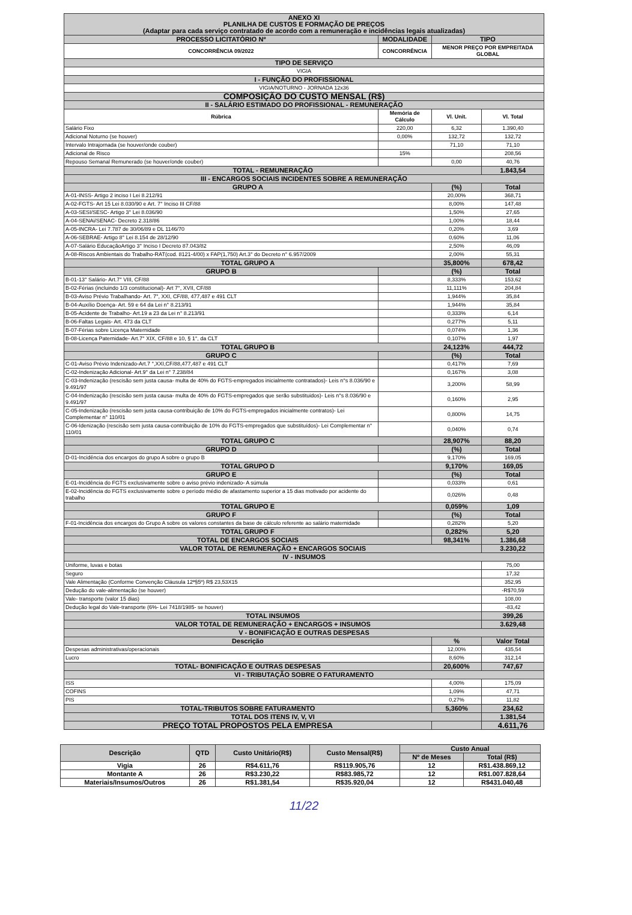| ANEXO XI PLANILHA DE CUSTOS E FORMAÇÃO DE PREÇOS (Adaptar para cada serviço contratado de acordo com a remuneração e incidências legais atualizadas) | | | |
| PROCESSO LICITATÓRIO Nº | MODALIDADE | TIPO | |
| CONCORRÊNCIA 09/2022 | CONCORRÊNCIA | MENOR PREÇO POR EMPREITADA GLOBAL | |
| TIPO DE SERVIÇO | | | |
| VIGIA | | | |
| I - FUNÇÃO DO PROFISSIONAL | | | |
| VIGIA/NOTURNO - JORNADA 12x36 | | | |
| COMPOSIÇÃO DO CUSTO MENSAL (R$) | | | |
| II - SALÁRIO ESTIMADO DO PROFISSIONAL - REMUNERAÇÃO | | | |
| Rúbrica | Memória de Cálculo | Vl. Unit. | Vl. Total |
| Salário Fixo | 220,00 | 6,32 | 1.390,40 |
| Adicional Noturno (se houver) | 0,00% | 132,72 | 132,72 |
| Intervalo Intrajornada (se houver/onde couber) | | 71,10 | 71,10 |
| Adicional de Risco | 15% | | 208,56 |
| Repouso Semanal Remunerado (se houver/onde couber) | | 0,00 | 40,76 |
| TOTAL - REMUNERAÇÃO | | | 1.843,54 |
| III - ENCARGOS SOCIAIS INCIDENTES SOBRE A REMUNERAÇÃO | | | |
| GRUPO A | | (%) | Total |
| A-01-INSS- Artigo 2 inciso I Lei 8.212/91 | | 20,00% | 368,71 |
| A-02-FGTS- Art 15 Lei 8.030/90 e Art. 7° Inciso III CF/88 | | 8,00% | 147,48 |
| A-03-SESI/SESC- Artigo 3° Lei 8.036/90 | | 1,50% | 27,65 |
| A-04-SENAi/SENAC- Decreto 2.318/86 | | 1,00% | 18,44 |
| A-05-INCRA- Lei 7.787 de 30/06/89 e DL 1146/70 | | 0,20% | 3,69 |
| A-06-SEBRAE- Artigo 8° Lei 8.154 de 28/12/90 | | 0,60% | 11,06 |
| A-07-Salário EducaçãoArtigo 3° Inciso I Decreto 87.043/82 | | 2,50% | 46,09 |
| A-08-Riscos Ambientais do Trabalho-RAT(cod. 8121-4/00) x FAP(1,750) Art.3° do Decreto n° 6.957/2009 | | 2,00% | 55,31 |
| TOTAL GRUPO A | | 35,800% | 678,42 |
| GRUPO B | | (%) | Total |
| B-01-13° Salário- Art.7° VIII, CF/88 | | 8,333% | 153,62 |
| B-02-Férias (incluindo 1/3 constitucional)- Art 7°, XVII, CF/88 | | 11,111% | 204,84 |
| B-03-Aviso Prévio Trabalhando- Art. 7°, XXI, CF/88, 477,487 e 491 CLT | | 1,944% | 35,84 |
| B-04-Auxílio Doença- Art. 59 e 64 da Lei n° 8.213/91 | | 1,944% | 35,84 |
| B-05-Acidente de Trabalho- Art.19 a 23 da Lei n° 8.213/91 | | 0,333% | 6,14 |
| B-06-Faltas Legais- Art. 473 da CLT | | 0,277% | 5,11 |
| B-07-Férias sobre Licença Maternidade | | 0,074% | 1,36 |
| B-08-Licença Paternidade- Art.7° XIX, CF/88 e 10, § 1°, da CLT | | 0,107% | 1,97 |
| TOTAL GRUPO B | | 24,123% | 444,72 |
| GRUPO C | | (%) | Total |
| C-01-Aviso Prévio Indenizado-Art.7 °,XXI,CF/88,477,487 e 491 CLT | | 0,417% | 7,69 |
| C-02-Indenização Adicional- Art.9° da Lei n° 7.238/84 | | 0,167% | 3,08 |
| C-03-Indenização (rescisão sem justa causa- multa de 40% do FGTS-empregados inicialmente contratados)- Leis n°s 8.036/90 e 9.491/97 | | 3,200% | 58,99 |
| C-04-Indenização (rescisão sem justa causa- multa de 40% do FGTS-empregados que serão substituidos)- Leis n°s 8.036/90 e 9.491/97 | | 0,160% | 2,95 |
| C-05-Indenização (rescisão sem justa causa-contribuição de 10% do FGTS-empregados inicialmente contratos)- Lei Complementar n° 110/01 | | 0,800% | 14,75 |
| C-06-Idenização (rescisão sem justa causa-contribuição de 10% do FGTS-empregados que substituídos)- Lei Complementar n° 110/01 | | 0,040% | 0,74 |
| TOTAL GRUPO C | | 28,907% | 88,20 |
| GRUPO D | | (%) | Total |
| D-01-Incidência dos encargos do grupo A sobre o grupo B | | 9,170% | 169,05 |
| TOTAL GRUPO D | | 9,170% | 169,05 |
| GRUPO E | | (%) | Total |
| E-01-Incidência do FGTS exclusivamente sobre o aviso prévio indenizado- A súmula | | 0,033% | 0,61 |
| E-02-Incidência do FGTS exclusivamente sobre o período médio de afastamento superior a 15 dias motivado por acidente do trabalho | | 0,026% | 0,48 |
| TOTAL GRUPO E | | 0,059% | 1,09 |
| GRUPO F | | (%) | Total |
| F-01-Incidência dos encargos do Grupo A sobre os valores constantes da base de cálculo referente ao salário maternidade | | 0,282% | 5,20 |
| TOTAL GRUPO F | | 0,282% | 5,20 |
| TOTAL DE ENCARGOS SOCIAIS | | 98,341% | 1.386,68 |
| VALOR TOTAL DE REMUNERAÇÃO + ENCARGOS SOCIAIS | | | 3.230,22 |
| IV - INSUMOS | | | |
| Uniforme, luvas e botas | | | 75,00 |
| Seguro | | | 17,32 |
| Vale Alimentação (Conforme Convenção Cláusula 12ª§5º) R$ 23,53X15 | | | 352,95 |
| Dedução do vale-alimentação (se houver) | | | -R$70,59 |
| Vale- transporte (valor 15 dias) | | | 108,00 |
| Dedução legal do Vale-transporte (6%- Lei 7418/1985- se houver) | | | -83,42 |
| TOTAL INSUMOS | | | 399,26 |
| VALOR TOTAL DE REMUNERAÇÃO + ENCARGOS + INSUMOS | | | 3.629,48 |
| V - BONIFICAÇÃO E OUTRAS DESPESAS | | | |
| Descrição | | % | Valor Total |
| Despesas administrativas/operacionais | | 12,00% | 435,54 |
| Lucro | | 8,60% | 312,14 |
| TOTAL- BONIFICAÇÃO E OUTRAS DESPESAS | | 20,600% | 747,67 |
| VI - TRIBUTAÇÃO SOBRE O FATURAMENTO | | | |
| ISS | | 4,00% | 175,09 |
| COFINS | | 1,09% | 47,71 |
| PIS | | 0,27% | 11,82 |
| TOTAL-TRIBUTOS SOBRE FATURAMENTO | | 5,360% | 234,62 |
| TOTAL DOS ITENS IV, V, VI | | | 1.381,54 |
| PREÇO TOTAL PROPOSTOS PELA EMPRESA | | | 4.611,76 |
| Descrição | QTD | Custo Unitário(R$) | Custo Mensal(R$) | Custo Anual | |
| --- | --- | --- | --- | --- | --- |
| | | | | Nº de Meses | Total (R$) |
| Vigia | 26 | R$4.611,76 | R$119.905,76 | 12 | R$1.438.869,12 |
| Montante A | 26 | R$3.230,22 | R$83.985,72 | 12 | R$1.007.828,64 |
| Materiais/Insumos/Outros | 26 | R$1.381,54 | R$35.920,04 | 12 | R$431.040,48 |
11/22